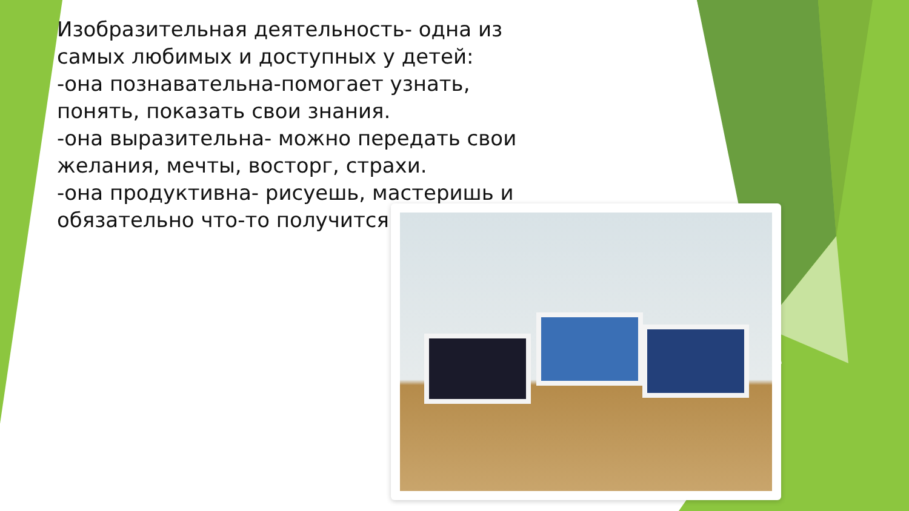Изобразительная деятельность- одна из самых любимых и доступных у детей:
-она познавательна-помогает узнать, понять, показать свои знания.
-она выразительна- можно передать свои желания, мечты, восторг, страхи.
-она продуктивна- рисуешь, мастеришь и обязательно что-то получится.